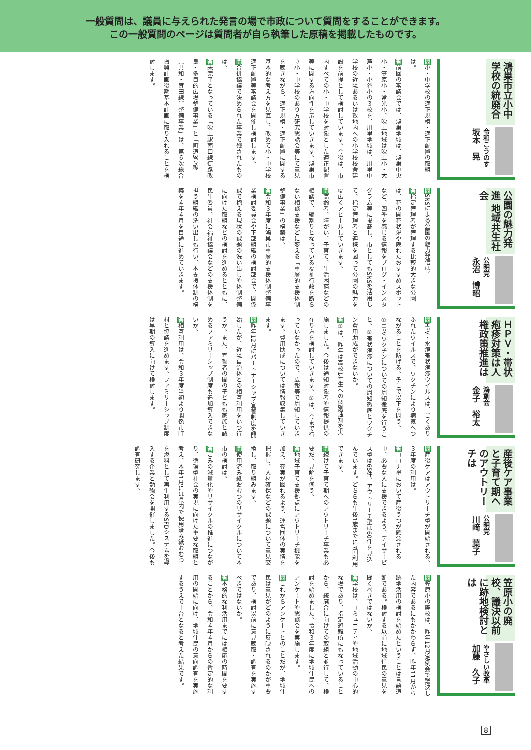一般質問は、議員に与えられた発言の場で市政について質問をすることができます。
この一般質問のページは質問者が自ら執筆した原稿を掲載したものです。
鴻巣市立小中学校の統廃合
令和こうのす
坂本　晃
問小・中学校の適正規模・適正配置の取組は。
答前回の審議会では、鴻巣地域は、鴻巣中央小・笠原小・常光小、吹上地域は吹上小・大芦小・小谷小の３校を、川里地域は、川里中学校の近隣あるいは敷地内への小学校校舎建設を前提として検討しています。今後は、市内すべての小・中学校を対象とした適正配置等に関する方向性を示していきます。鴻巣市立小・中学校のあり方研究懇話会等にて意見を聴きながら、適正規模・適正配置に関する基本的な考え方を見直し、改めて小・中学校適正配置等審議会を開催し検討します。
問合併協議で決められた事業で残されたものは。
答未完了となっている「吹上駅南口線街路改良・多目的広場整備事業」と「町道3号線（共和・箕田線）整備事業」は、第６次総合振興計画後期基本計画に取り入れることを検討します。
公園の魅力発進 地域共生社会
公明党
永沼　博昭
問SNSによる公園の魅力発信は。
答指定管理者が管理する比較的大きな公園は、花の開花状況や隠れたおすすめスポットなど、四季を感じる情報をブログ・インスタグラム等に掲載し、市としてもSNSを活用して、指定管理者と連携を図って公園の魅力を幅広くアピールしていきます。
問高齢者、障がい、子育て、生活困窮などの相談で、縦割りとなっている福祉行政を断らない相談支援などに変える「重層的支援体制整備事業」の構築は。
答令和３年度に鴻巣市重層的支援体制整備事業検討委員会や下部組織の検討部会で、関係課で抱える現状の課題の洗い出しや体制整備に向けた取組などの検討を進めるとともに、民生委員、社会福祉協議会などの支援体制を担う組織の洗い出しも行い、本支援体制の構築を４年４月を目途に進めていきます。
ＨＰＶ・帯状疱疹対策は人権政策推進は
鴻創会
金子　裕太
問HPV・水痘帯状疱疹ウイルスは、ごくありふれたウイルスで、ワクチンにより病気へつながることを防げる。そこで以下を問う。①HPVワクチンについての周知徹底を行うこと。②帯状疱疹についての周知徹底とワクチン費用助成ができないか。
答①は、昨年は高校1年生への個別通知を実施しました。今後は通知対象者や情報提供の在り方を検討していきます。②は、今まで行っていなかったので、広報等で周知していきます。費用助成については情報収集していきます。
問昨年12月にパートナーシップ宣誓制度を開始したが、近隣自治体との相互利用をいつ行うか。また、宣誓者の間の子どもも家族と認めるファミリーシップ制度も追加導入できないか。
答相互利用は、令和３年度当初より関係市町村と協議を進めます。ファミリーシップ制度は早期の導入に向けて検討します。
産後ケア事業と子育て期へのアウトリーチは
公明党
川﨑　葉子
問産後ケアはアウトリーチ型が開始される。３年度の利用は。
答コロナ禍において産後うつが懸念される中、必要な人に支援できるよう、デイサービス型は65件、アウトリーチ型は60件を見込んでいます。どちらも生後1歳までに7回利用できます。
問続けて子育て期へのアウトリーチ事業も必要だ。見解を伺う。
答地域子育て支援拠点にアウトリーチ機能を加え、充実が図れるよう、運営団体の実情を把握し、人材確保などの課題について意見交換し、取り組みます。
問使用済み紙おむつのリサイクルについて本市の検討は。
答ごみの減量化やリサイクルの推進につながり、循環型社会の実現に向けた重要な取組と考え、本年1月には県内で使用済み紙おむつを燃料として再生利用するSFDシステムを導入する企業と勉強会を開催しました。今後も調査研究します。
笠原小の廃校、議決以前に跡地検討とは
やさしい改革
加藤　久子
問笠原小の廃校は、昨年12月定例会で議決した内容であるにもかかわらず、昨年11月から跡地活用の検討を始めたということは言語道断である。検討する以前に地域住民の意見を聞くべきではないか。
答学校は、コミュニティや地域活動の中心的な場であり、指定避難所にもなっていることから、統廃合に向けての取組と並行して、検討を始めました。令和３年度に地域住民へのアンケートや懇談会を実施します。
問これからアンケートとのことだが、地域住民は意見がどのように反映されるのかが重要であり、検討以前に意見聴取・調査を実施すべきではないか。
答本格的な利活用までには相応の時間を要することから、令和４年４月からの暫定的な利用の開始に向け、地域住民の意向調査を実施するうえで土台となると考えた結果です。
8